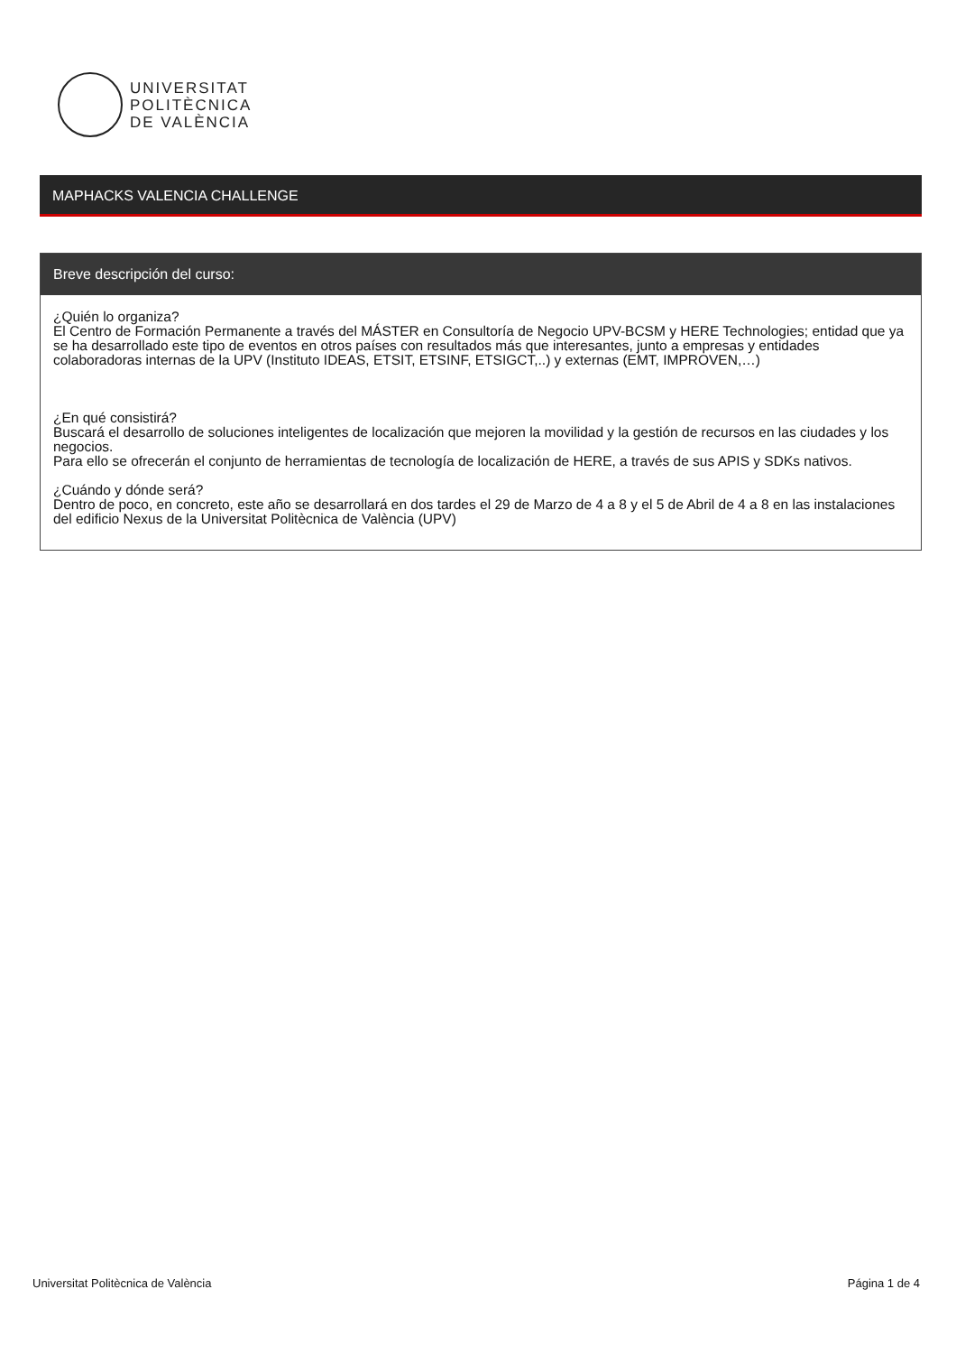UNIVERSITAT
POLITÈCNICA
DE VALÈNCIA
MAPHACKS VALENCIA CHALLENGE
Breve descripción del curso:
¿Quién lo organiza?
El Centro de Formación Permanente a través del MÁSTER en Consultoría de Negocio UPV-BCSM y HERE Technologies; entidad que ya se ha desarrollado este tipo de eventos en otros países con resultados más que interesantes, junto a empresas y entidades colaboradoras internas de la UPV (Instituto IDEAS, ETSIT, ETSINF, ETSIGCT,..) y externas (EMT, IMPROVEN,…)
¿En qué consistirá?
Buscará el desarrollo de soluciones inteligentes de localización que mejoren la movilidad y la gestión de recursos en las ciudades y los negocios.
Para ello se ofrecerán el conjunto de herramientas de tecnología de localización de HERE, a través de sus APIS y SDKs nativos.
¿Cuándo y dónde será?
Dentro de poco, en concreto, este año se desarrollará en dos tardes el 29 de Marzo de 4 a 8 y el 5 de Abril de 4 a 8 en las instalaciones del edificio Nexus de la Universitat Politècnica de València (UPV)
Universitat Politècnica de València Página 1 de 4